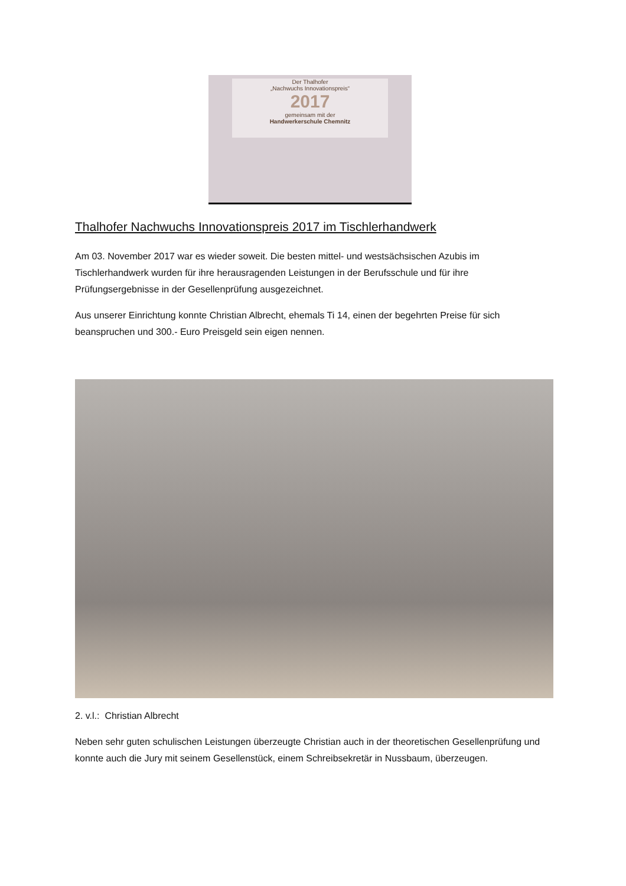Der Thalhofer
„Nachwuchs Innovationspreis“
2017
gemeinsam mit der
Handwerkerschule Chemnitz
Thalhofer Nachwuchs Innovationspreis 2017 im Tischlerhandwerk
Am 03. November 2017 war es wieder soweit. Die besten mittel- und westsächsischen Azubis im Tischlerhandwerk wurden für ihre herausragenden Leistungen in der Berufsschule und für ihre Prüfungsergebnisse in der Gesellenprüfung ausgezeichnet.
Aus unserer Einrichtung konnte Christian Albrecht, ehemals Ti 14, einen der begehrten Preise für sich beanspruchen und 300.- Euro Preisgeld sein eigen nennen.
2. v.l.: Christian Albrecht
Neben sehr guten schulischen Leistungen überzeugte Christian auch in der theoretischen Gesellenprüfung und konnte auch die Jury mit seinem Gesellenstück, einem Schreibsekretär in Nussbaum, überzeugen.